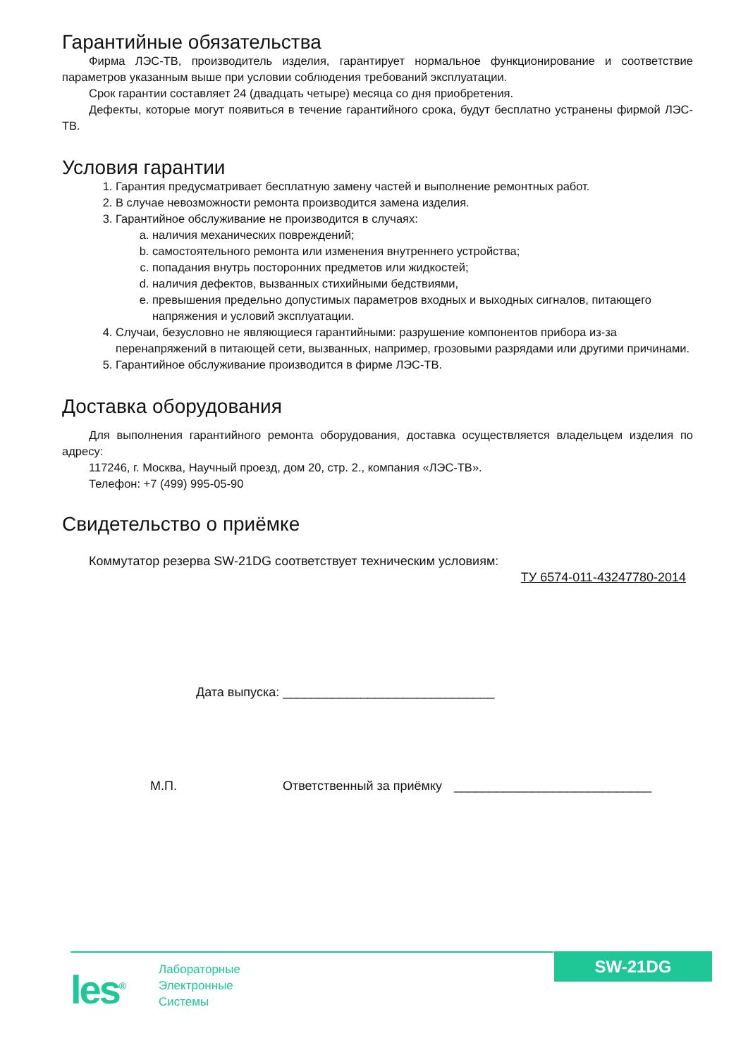Гарантийные обязательства
Фирма ЛЭС-ТВ, производитель изделия, гарантирует нормальное функционирование и соответствие параметров указанным выше при условии соблюдения требований эксплуатации.
Срок гарантии составляет 24 (двадцать четыре) месяца со дня приобретения.
Дефекты, которые могут появиться в течение гарантийного срока, будут бесплатно устранены фирмой ЛЭС-ТВ.
Условия гарантии
1. Гарантия предусматривает бесплатную замену частей и выполнение ремонтных работ.
2. В случае невозможности ремонта производится замена изделия.
3. Гарантийное обслуживание не производится в случаях:
a. наличия механических повреждений;
b. самостоятельного ремонта или изменения внутреннего устройства;
c. попадания внутрь посторонних предметов или жидкостей;
d. наличия дефектов, вызванных стихийными бедствиями,
e. превышения предельно допустимых параметров входных и выходных сигналов, питающего напряжения и условий эксплуатации.
4. Случаи, безусловно не являющиеся гарантийными: разрушение компонентов прибора из-за перенапряжений в питающей сети, вызванных, например, грозовыми разрядами или другими причинами.
5. Гарантийное обслуживание производится в фирме ЛЭС-ТВ.
Доставка оборудования
Для выполнения гарантийного ремонта оборудования, доставка осуществляется владельцем изделия по адресу:
117246, г. Москва, Научный проезд, дом 20, стр. 2., компания «ЛЭС-ТВ».
Телефон: +7 (499) 995-05-90
Свидетельство о приёмке
Коммутатор резерва SW-21DG соответствует техническим условиям:
ТУ 6574-011-43247780-2014
Дата выпуска: ______________________________
М.П. Ответственный за приёмку ____________________________
SW-21DG
les<sup>®</sup>
Лабораторные
Электронные
Системы